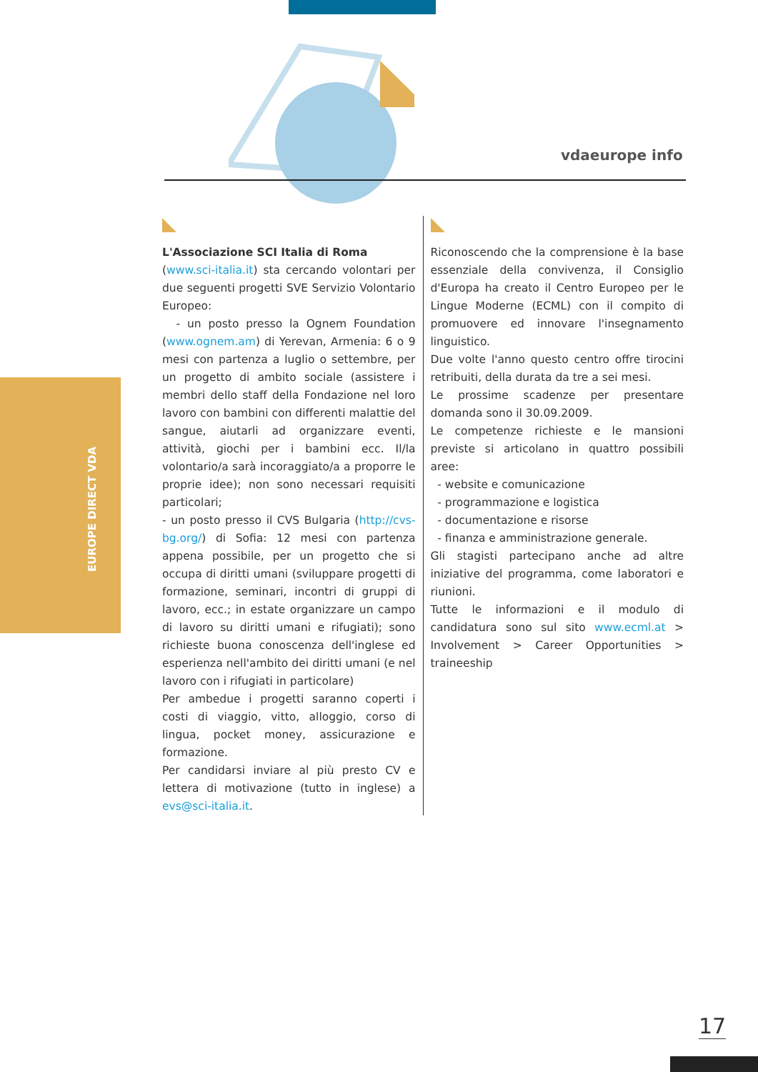vdaeurope info
EUROPE DIRECT VDA
L'Associazione SCI Italia di Roma
(www.sci-italia.it) sta cercando volontari per due seguenti progetti SVE Servizio Volontario Europeo:
- un posto presso la Ognem Foundation (www.ognem.am) di Yerevan, Armenia: 6 o 9 mesi con partenza a luglio o settembre, per un progetto di ambito sociale (assistere i membri dello staff della Fondazione nel loro lavoro con bambini con differenti malattie del sangue, aiutarli ad organizzare eventi, attività, giochi per i bambini ecc. Il/la volontario/a sarà incoraggiato/a a proporre le proprie idee); non sono necessari requisiti particolari;
- un posto presso il CVS Bulgaria (http://cvs-bg.org/) di Sofia: 12 mesi con partenza appena possibile, per un progetto che si occupa di diritti umani (sviluppare progetti di formazione, seminari, incontri di gruppi di lavoro, ecc.; in estate organizzare un campo di lavoro su diritti umani e rifugiati); sono richieste buona conoscenza dell'inglese ed esperienza nell'ambito dei diritti umani (e nel lavoro con i rifugiati in particolare)
Per ambedue i progetti saranno coperti i costi di viaggio, vitto, alloggio, corso di lingua, pocket money, assicurazione e formazione.
Per candidarsi inviare al più presto CV e lettera di motivazione (tutto in inglese) a evs@sci-italia.it.
Riconoscendo che la comprensione è la base essenziale della convivenza, il Consiglio d'Europa ha creato il Centro Europeo per le Lingue Moderne (ECML) con il compito di promuovere ed innovare l'insegnamento linguistico.
Due volte l'anno questo centro offre tirocini retribuiti, della durata da tre a sei mesi.
Le prossime scadenze per presentare domanda sono il 30.09.2009.
Le competenze richieste e le mansioni previste si articolano in quattro possibili aree:
- website e comunicazione
- programmazione e logistica
- documentazione e risorse
- finanza e amministrazione generale.
Gli stagisti partecipano anche ad altre iniziative del programma, come laboratori e riunioni.
Tutte le informazioni e il modulo di candidatura sono sul sito www.ecml.at > Involvement > Career Opportunities > traineeship
17